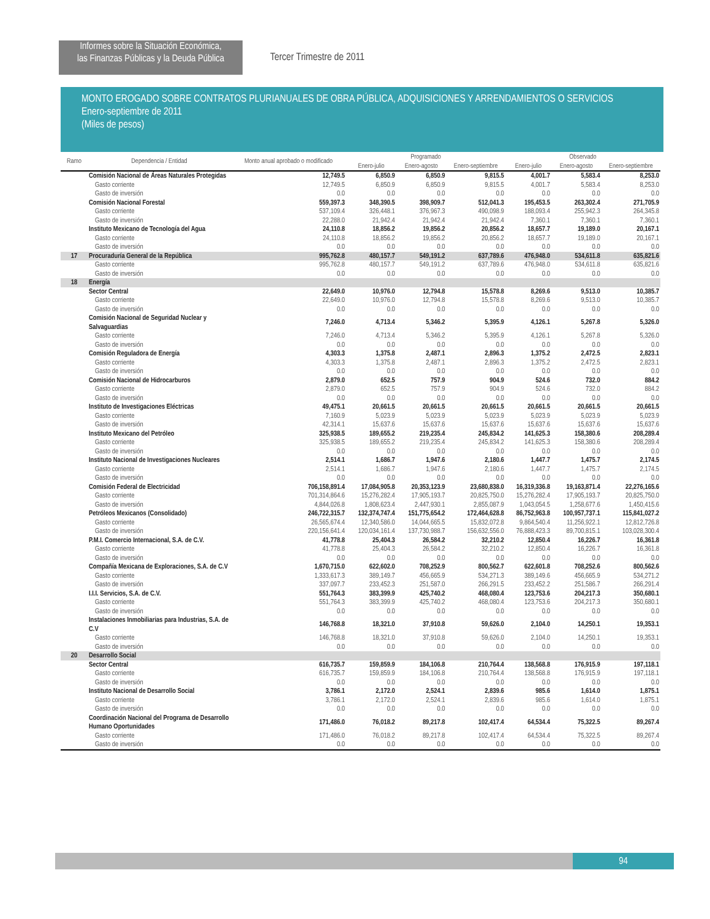Informes sobre la Situación Económica,
las Finanzas Públicas y la Deuda Pública
Tercer Trimestre de 2011
MONTO EROGADO SOBRE CONTRATOS PLURIANUALES DE OBRA PÚBLICA, ADQUISICIONES Y ARRENDAMIENTOS O SERVICIOS
Enero-septiembre de 2011
(Miles de pesos)
| Ramo | Dependencia / Entidad | Monto anual aprobado o modificado | Programado | | | Observado | | |
| --- | --- | --- | --- | --- | --- | --- | --- | --- |
| | | | Enero-julio | Enero-agosto | Enero-septiembre | Enero-julio | Enero-agosto | Enero-septiembre |
| | Comisión Nacional de Áreas Naturales Protegidas | 12,749.5 | 6,850.9 | 6,850.9 | 9,815.5 | 4,001.7 | 5,583.4 | 8,253.0 |
| | Gasto corriente | 12,749.5 | 6,850.9 | 6,850.9 | 9,815.5 | 4,001.7 | 5,583.4 | 8,253.0 |
| | Gasto de inversión | 0.0 | 0.0 | 0.0 | 0.0 | 0.0 | 0.0 | 0.0 |
| | Comisión Nacional Forestal | 559,397.3 | 348,390.5 | 398,909.7 | 512,041.3 | 195,453.5 | 263,302.4 | 271,705.9 |
| | Gasto corriente | 537,109.4 | 326,448.1 | 376,967.3 | 490,098.9 | 188,093.4 | 255,942.3 | 264,345.8 |
| | Gasto de inversión | 22,288.0 | 21,942.4 | 21,942.4 | 21,942.4 | 7,360.1 | 7,360.1 | 7,360.1 |
| | Instituto Mexicano de Tecnología del Agua | 24,110.8 | 18,856.2 | 19,856.2 | 20,856.2 | 18,657.7 | 19,189.0 | 20,167.1 |
| | Gasto corriente | 24,110.8 | 18,856.2 | 19,856.2 | 20,856.2 | 18,657.7 | 19,189.0 | 20,167.1 |
| | Gasto de inversión | 0.0 | 0.0 | 0.0 | 0.0 | 0.0 | 0.0 | 0.0 |
| 17 | Procuraduría General de la República | 995,762.8 | 480,157.7 | 549,191.2 | 637,789.6 | 476,948.0 | 534,611.8 | 635,821.6 |
| | Gasto corriente | 995,762.8 | 480,157.7 | 549,191.2 | 637,789.6 | 476,948.0 | 534,611.8 | 635,821.6 |
| | Gasto de inversión | 0.0 | 0.0 | 0.0 | 0.0 | 0.0 | 0.0 | 0.0 |
| 18 | Energía | | | | | | | |
| | Sector Central | 22,649.0 | 10,976.0 | 12,794.8 | 15,578.8 | 8,269.6 | 9,513.0 | 10,385.7 |
| | Gasto corriente | 22,649.0 | 10,976.0 | 12,794.8 | 15,578.8 | 8,269.6 | 9,513.0 | 10,385.7 |
| | Gasto de inversión | 0.0 | 0.0 | 0.0 | 0.0 | 0.0 | 0.0 | 0.0 |
| | Comisión Nacional de Seguridad Nuclear y Salvaguardias | 7,246.0 | 4,713.4 | 5,346.2 | 5,395.9 | 4,126.1 | 5,267.8 | 5,326.0 |
| | Gasto corriente | 7,246.0 | 4,713.4 | 5,346.2 | 5,395.9 | 4,126.1 | 5,267.8 | 5,326.0 |
| | Gasto de inversión | 0.0 | 0.0 | 0.0 | 0.0 | 0.0 | 0.0 | 0.0 |
| | Comisión Reguladora de Energía | 4,303.3 | 1,375.8 | 2,487.1 | 2,896.3 | 1,375.2 | 2,472.5 | 2,823.1 |
| | Gasto corriente | 4,303.3 | 1,375.8 | 2,487.1 | 2,896.3 | 1,375.2 | 2,472.5 | 2,823.1 |
| | Gasto de inversión | 0.0 | 0.0 | 0.0 | 0.0 | 0.0 | 0.0 | 0.0 |
| | Comisión Nacional de Hidrocarburos | 2,879.0 | 652.5 | 757.9 | 904.9 | 524.6 | 732.0 | 884.2 |
| | Gasto corriente | 2,879.0 | 652.5 | 757.9 | 904.9 | 524.6 | 732.0 | 884.2 |
| | Gasto de inversión | 0.0 | 0.0 | 0.0 | 0.0 | 0.0 | 0.0 | 0.0 |
| | Instituto de Investigaciones Eléctricas | 49,475.1 | 20,661.5 | 20,661.5 | 20,661.5 | 20,661.5 | 20,661.5 | 20,661.5 |
| | Gasto corriente | 7,160.9 | 5,023.9 | 5,023.9 | 5,023.9 | 5,023.9 | 5,023.9 | 5,023.9 |
| | Gasto de inversión | 42,314.1 | 15,637.6 | 15,637.6 | 15,637.6 | 15,637.6 | 15,637.6 | 15,637.6 |
| | Instituto Mexicano del Petróleo | 325,938.5 | 189,655.2 | 219,235.4 | 245,834.2 | 141,625.3 | 158,380.6 | 208,289.4 |
| | Gasto corriente | 325,938.5 | 189,655.2 | 219,235.4 | 245,834.2 | 141,625.3 | 158,380.6 | 208,289.4 |
| | Gasto de inversión | 0.0 | 0.0 | 0.0 | 0.0 | 0.0 | 0.0 | 0.0 |
| | Instituto Nacional de Investigaciones Nucleares | 2,514.1 | 1,686.7 | 1,947.6 | 2,180.6 | 1,447.7 | 1,475.7 | 2,174.5 |
| | Gasto corriente | 2,514.1 | 1,686.7 | 1,947.6 | 2,180.6 | 1,447.7 | 1,475.7 | 2,174.5 |
| | Gasto de inversión | 0.0 | 0.0 | 0.0 | 0.0 | 0.0 | 0.0 | 0.0 |
| | Comisión Federal de Electricidad | 706,158,891.4 | 17,084,905.8 | 20,353,123.9 | 23,680,838.0 | 16,319,336.8 | 19,163,871.4 | 22,276,165.6 |
| | Gasto corriente | 701,314,864.6 | 15,276,282.4 | 17,905,193.7 | 20,825,750.0 | 15,276,282.4 | 17,905,193.7 | 20,825,750.0 |
| | Gasto de inversión | 4,844,026.8 | 1,808,623.4 | 2,447,930.1 | 2,855,087.9 | 1,043,054.5 | 1,258,677.6 | 1,450,415.6 |
| | Petróleos Mexicanos (Consolidado) | 246,722,315.7 | 132,374,747.4 | 151,775,654.2 | 172,464,628.8 | 86,752,963.8 | 100,957,737.1 | 115,841,027.2 |
| | Gasto corriente | 26,565,674.4 | 12,340,586.0 | 14,044,665.5 | 15,832,072.8 | 9,864,540.4 | 11,256,922.1 | 12,812,726.8 |
| | Gasto de inversión | 220,156,641.4 | 120,034,161.4 | 137,730,988.7 | 156,632,556.0 | 76,888,423.3 | 89,700,815.1 | 103,028,300.4 |
| | P.M.I. Comercio Internacional, S.A. de C.V. | 41,778.8 | 25,404.3 | 26,584.2 | 32,210.2 | 12,850.4 | 16,226.7 | 16,361.8 |
| | Gasto corriente | 41,778.8 | 25,404.3 | 26,584.2 | 32,210.2 | 12,850.4 | 16,226.7 | 16,361.8 |
| | Gasto de inversión | 0.0 | 0.0 | 0.0 | 0.0 | 0.0 | 0.0 | 0.0 |
| | Compañía Mexicana de Exploraciones, S.A. de C.V | 1,670,715.0 | 622,602.0 | 708,252.9 | 800,562.7 | 622,601.8 | 708,252.6 | 800,562.6 |
| | Gasto corriente | 1,333,617.3 | 389,149.7 | 456,665.9 | 534,271.3 | 389,149.6 | 456,665.9 | 534,271.2 |
| | Gasto de inversión | 337,097.7 | 233,452.3 | 251,587.0 | 266,291.5 | 233,452.2 | 251,586.7 | 266,291.4 |
| | I.I.I. Servicios, S.A. de C.V. | 551,764.3 | 383,399.9 | 425,740.2 | 468,080.4 | 123,753.6 | 204,217.3 | 350,680.1 |
| | Gasto corriente | 551,764.3 | 383,399.9 | 425,740.2 | 468,080.4 | 123,753.6 | 204,217.3 | 350,680.1 |
| | Gasto de inversión | 0.0 | 0.0 | 0.0 | 0.0 | 0.0 | 0.0 | 0.0 |
| | Instalaciones Inmobiliarias para Industrias, S.A. de C.V | 146,768.8 | 18,321.0 | 37,910.8 | 59,626.0 | 2,104.0 | 14,250.1 | 19,353.1 |
| | Gasto corriente | 146,768.8 | 18,321.0 | 37,910.8 | 59,626.0 | 2,104.0 | 14,250.1 | 19,353.1 |
| | Gasto de inversión | 0.0 | 0.0 | 0.0 | 0.0 | 0.0 | 0.0 | 0.0 |
| 20 | Desarrollo Social | | | | | | | |
| | Sector Central | 616,735.7 | 159,859.9 | 184,106.8 | 210,764.4 | 138,568.8 | 176,915.9 | 197,118.1 |
| | Gasto corriente | 616,735.7 | 159,859.9 | 184,106.8 | 210,764.4 | 138,568.8 | 176,915.9 | 197,118.1 |
| | Gasto de inversión | 0.0 | 0.0 | 0.0 | 0.0 | 0.0 | 0.0 | 0.0 |
| | Instituto Nacional de Desarrollo Social | 3,786.1 | 2,172.0 | 2,524.1 | 2,839.6 | 985.6 | 1,614.0 | 1,875.1 |
| | Gasto corriente | 3,786.1 | 2,172.0 | 2,524.1 | 2,839.6 | 985.6 | 1,614.0 | 1,875.1 |
| | Gasto de inversión | 0.0 | 0.0 | 0.0 | 0.0 | 0.0 | 0.0 | 0.0 |
| | Coordinación Nacional del Programa de Desarrollo Humano Oportunidades | 171,486.0 | 76,018.2 | 89,217.8 | 102,417.4 | 64,534.4 | 75,322.5 | 89,267.4 |
| | Gasto corriente | 171,486.0 | 76,018.2 | 89,217.8 | 102,417.4 | 64,534.4 | 75,322.5 | 89,267.4 |
| | Gasto de inversión | 0.0 | 0.0 | 0.0 | 0.0 | 0.0 | 0.0 | 0.0 |
94